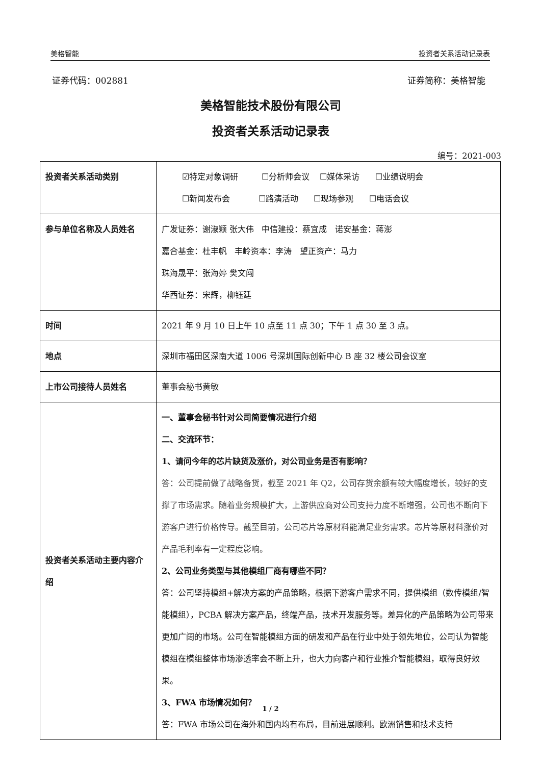美格智能 投资者关系活动记录表
证券代码：002881 证券简称：美格智能
美格智能技术股份有限公司
投资者关系活动记录表
编号：2021-003
| 投资者关系活动类别 | ☑特定对象调研 ☐分析师会议 ☐媒体采访 ☐业绩说明会 ☐新闻发布会 ☐路演活动 ☐现场参观 ☐电话会议 |
| 参与单位名称及人员姓名 | 广发证券：谢淑颖 张大伟 中信建投：蔡宜成 诺安基金：蒋澎 嘉合基金：杜丰帆 丰岭资本：李涛 望正资产：马力 珠海晟平：张海婷 樊文闯 华西证券：宋辉，柳钰廷 |
| 时间 | 2021 年 9 月 10 日上午 10 点至 11 点 30；下午 1 点 30 至 3 点。 |
| 地点 | 深圳市福田区深南大道 1006 号深圳国际创新中心 B 座 32 楼公司会议室 |
| 上市公司接待人员姓名 | 董事会秘书黄敏 |
| 投资者关系活动主要内容介绍 | 一、董事会秘书针对公司简要情况进行介绍 二、交流环节： 1、请问今年的芯片缺货及涨价，对公司业务是否有影响？ 答：公司提前做了战略备货，截至 2021 年 Q2，公司存货余额有较大幅度增长，较好的支撑了市场需求。随着业务规模扩大，上游供应商对公司支持力度不断增强，公司也不断向下游客户进行价格传导。截至目前，公司芯片等原材料能满足业务需求。芯片等原材料涨价对产品毛利率有一定程度影响。 2、公司业务类型与其他模组厂商有哪些不同？ 答：公司坚持模组+解决方案的产品策略，根据下游客户需求不同，提供模组（数传模组/智能模组），PCBA 解决方案产品，终端产品，技术开发服务等。差异化的产品策略为公司带来更加广阔的市场。公司在智能模组方面的研发和产品在行业中处于领先地位，公司认为智能模组在模组整体市场渗透率会不断上升，也大力向客户和行业推介智能模组，取得良好效果。 3、FWA 市场情况如何？ 答：FWA 市场公司在海外和国内均有布局，目前进展顺利。欧洲销售和技术支持 |
1 / 2